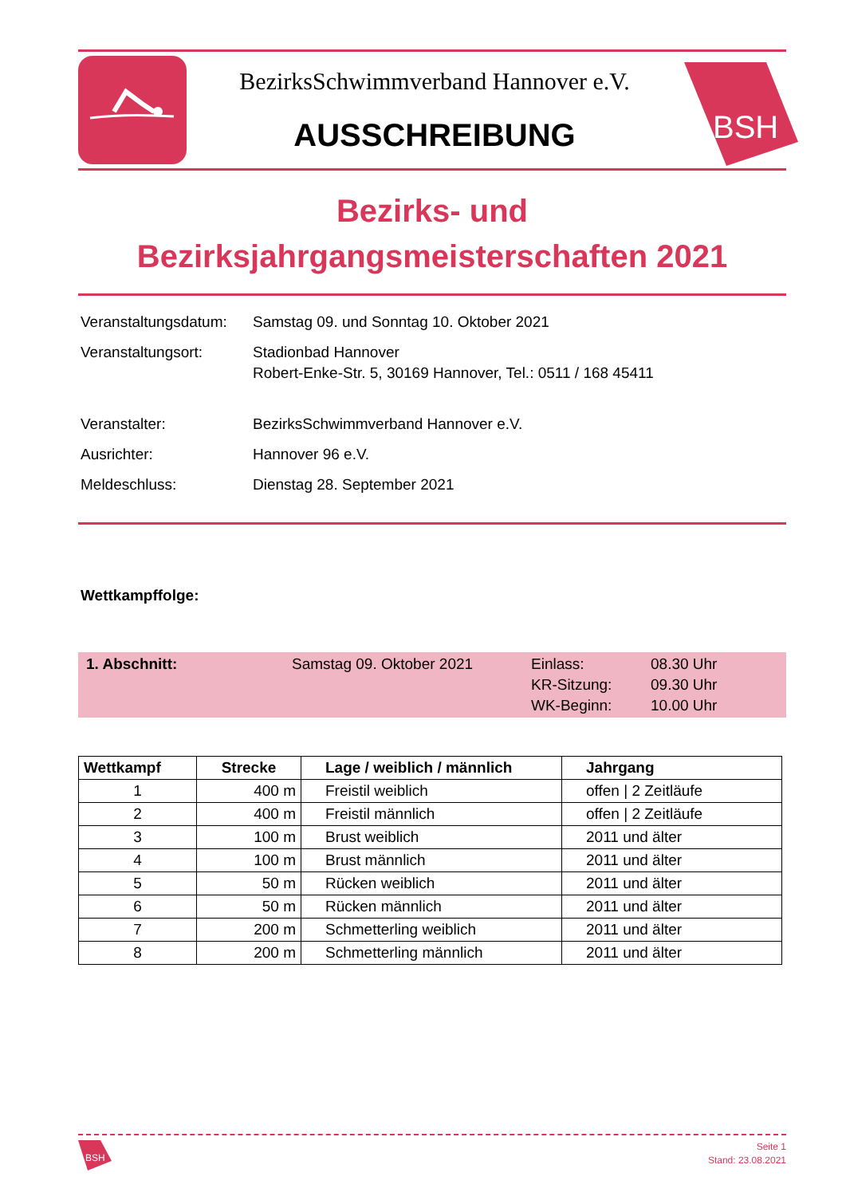BezirksSchwimmverband Hannover e.V.
AUSSCHREIBUNG
BSH
Bezirks- und
Bezirksjahrgangsmeisterschaften 2021
| Veranstaltungsdatum: | Samstag 09. und Sonntag 10. Oktober 2021 |
| Veranstaltungsort: | Stadionbad Hannover Robert-Enke-Str. 5, 30169 Hannover, Tel.: 0511 / 168 45411 |
| Veranstalter: | BezirksSchwimmverband Hannover e.V. |
| Ausrichter: | Hannover 96 e.V. |
| Meldeschluss: | Dienstag 28. September 2021 |
Wettkampffolge:
1. Abschnitt: Samstag 09. Oktober 2021 Einlass:
KR-Sitzung:
WK-Beginn:
08.30 Uhr
09.30 Uhr
10.00 Uhr
| Wettkampf | Strecke | Lage / weiblich / männlich | Jahrgang |
| --- | --- | --- | --- |
| 1 | 400 m | Freistil weiblich | offen / 2 Zeitläufe |
| 2 | 400 m | Freistil männlich | offen / 2 Zeitläufe |
| 3 | 100 m | Brust weiblich | 2011 und älter |
| 4 | 100 m | Brust männlich | 2011 und älter |
| 5 | 50 m | Rücken weiblich | 2011 und älter |
| 6 | 50 m | Rücken männlich | 2011 und älter |
| 7 | 200 m | Schmetterling weiblich | 2011 und älter |
| 8 | 200 m | Schmetterling männlich | 2011 und älter |
BSH
Seite 1
Stand: 23.08.2021